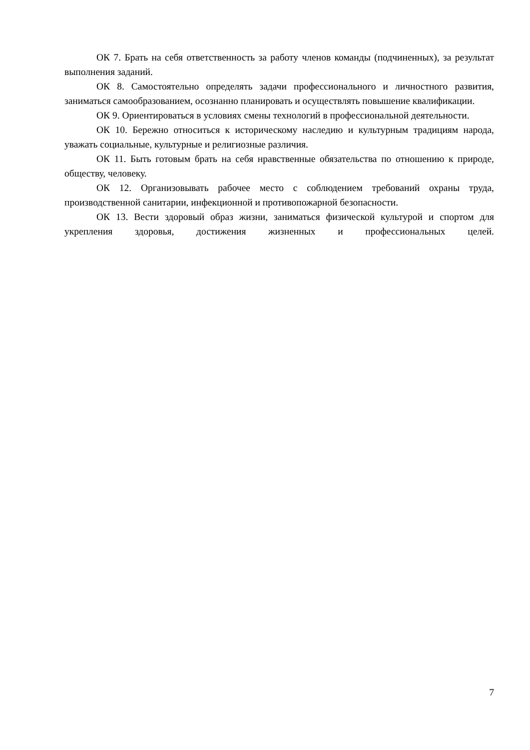ОК 7. Брать на себя ответственность за работу членов команды (подчиненных), за результат выполнения заданий.
ОК 8. Самостоятельно определять задачи профессионального и личностного развития, заниматься самообразованием, осознанно планировать и осуществлять повышение квалификации.
ОК 9. Ориентироваться в условиях смены технологий в профессиональной деятельности.
ОК 10. Бережно относиться к историческому наследию и культурным традициям народа, уважать социальные, культурные и религиозные различия.
ОК 11. Быть готовым брать на себя нравственные обязательства по отношению к природе, обществу, человеку.
ОК 12. Организовывать рабочее место с соблюдением требований охраны труда, производственной санитарии, инфекционной и противопожарной безопасности.
ОК 13. Вести здоровый образ жизни, заниматься физической культурой и спортом для укрепления здоровья, достижения жизненных и профессиональных целей.
7